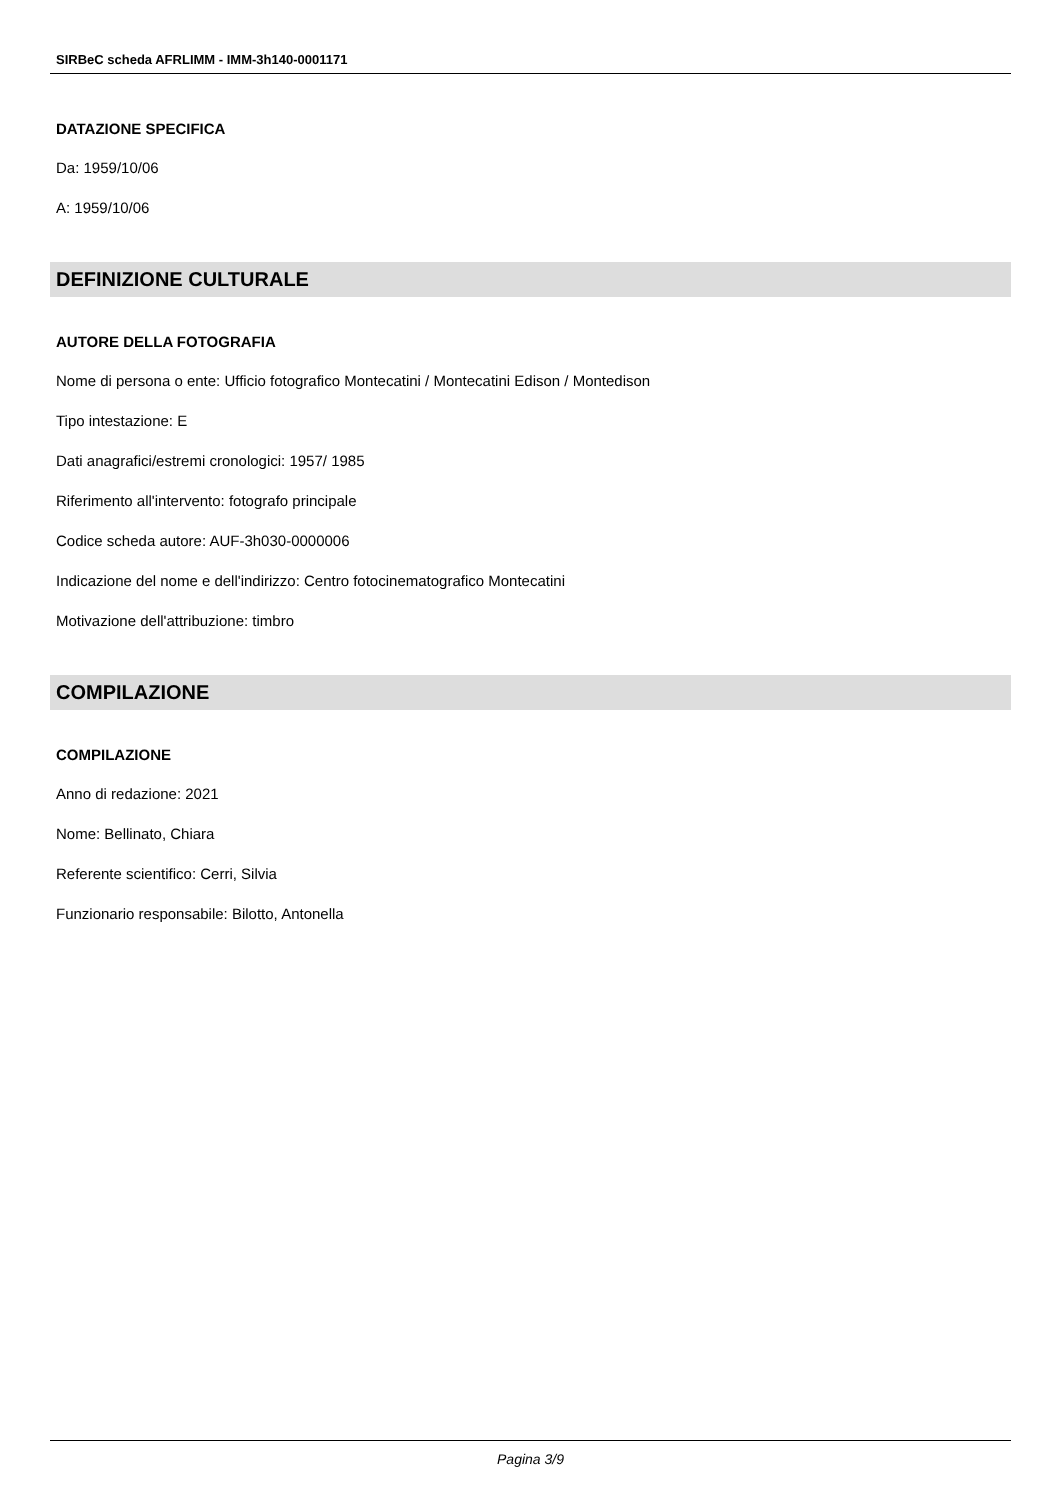SIRBeC scheda AFRLIMM - IMM-3h140-0001171
DATAZIONE SPECIFICA
Da: 1959/10/06
A: 1959/10/06
DEFINIZIONE CULTURALE
AUTORE DELLA FOTOGRAFIA
Nome di persona o ente: Ufficio fotografico Montecatini / Montecatini Edison / Montedison
Tipo intestazione: E
Dati anagrafici/estremi cronologici: 1957/ 1985
Riferimento all'intervento: fotografo principale
Codice scheda autore: AUF-3h030-0000006
Indicazione del nome e dell'indirizzo: Centro fotocinematografico Montecatini
Motivazione dell'attribuzione: timbro
COMPILAZIONE
COMPILAZIONE
Anno di redazione: 2021
Nome: Bellinato, Chiara
Referente scientifico: Cerri, Silvia
Funzionario responsabile: Bilotto, Antonella
Pagina 3/9